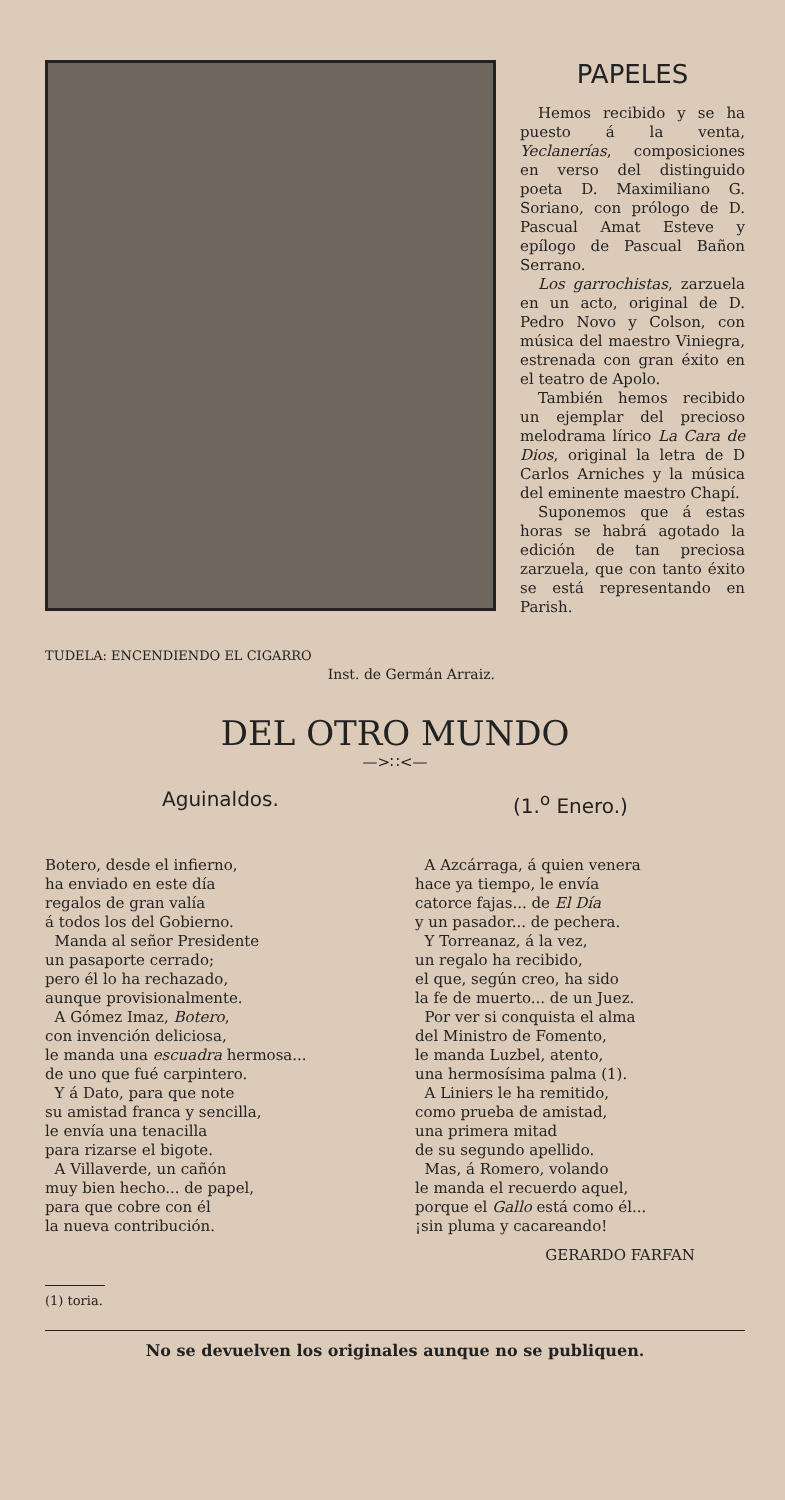TUDELA: ENCENDIENDO EL CIGARRO
Inst. de Germán Arraiz.
PAPELES
Hemos recibido y se ha puesto á la venta, Yeclanerías, composiciones en verso del distinguido poeta D. Maximiliano G. Soriano, con prólogo de D. Pascual Amat Esteve y epílogo de Pascual Bañon Serrano.
Los garrochistas, zarzuela en un acto, original de D. Pedro Novo y Colson, con música del maestro Viniegra, estrenada con gran éxito en el teatro de Apolo.
También hemos recibido un ejemplar del precioso melodrama lírico La Cara de Dios, original la letra de D Carlos Arniches y la música del eminente maestro Chapí.
Suponemos que á estas horas se habrá agotado la edición de tan preciosa zarzuela, que con tanto éxito se está representando en Parish.
DEL OTRO MUNDO
—>∷<—
Aguinaldos. (1.<sup>o</sup> Enero.)
Botero, desde el infierno,
ha enviado en este día
regalos de gran valía
á todos los del Gobierno.
Manda al señor Presidente
un pasaporte cerrado;
pero él lo ha rechazado,
aunque provisionalmente.
A Gómez Imaz, Botero,
con invención deliciosa,
le manda una escuadra hermosa...
de uno que fué carpintero.
Y á Dato, para que note
su amistad franca y sencilla,
le envía una tenacilla
para rizarse el bigote.
A Villaverde, un cañón
muy bien hecho... de papel,
para que cobre con él
la nueva contribución.
A Azcárraga, á quien venera
hace ya tiempo, le envía
catorce fajas... de El Día
y un pasador... de pechera.
Y Torreanaz, á la vez,
un regalo ha recibido,
el que, según creo, ha sido
la fe de muerto... de un Juez.
Por ver si conquista el alma
del Ministro de Fomento,
le manda Luzbel, atento,
una hermosísima palma (1).
A Liniers le ha remitido,
como prueba de amistad,
una primera mitad
de su segundo apellido.
Mas, á Romero, volando
le manda el recuerdo aquel,
porque el Gallo está como él...
¡sin pluma y cacareando!
GERARDO FARFAN
(1) toria.
No se devuelven los originales aunque no se publiquen.